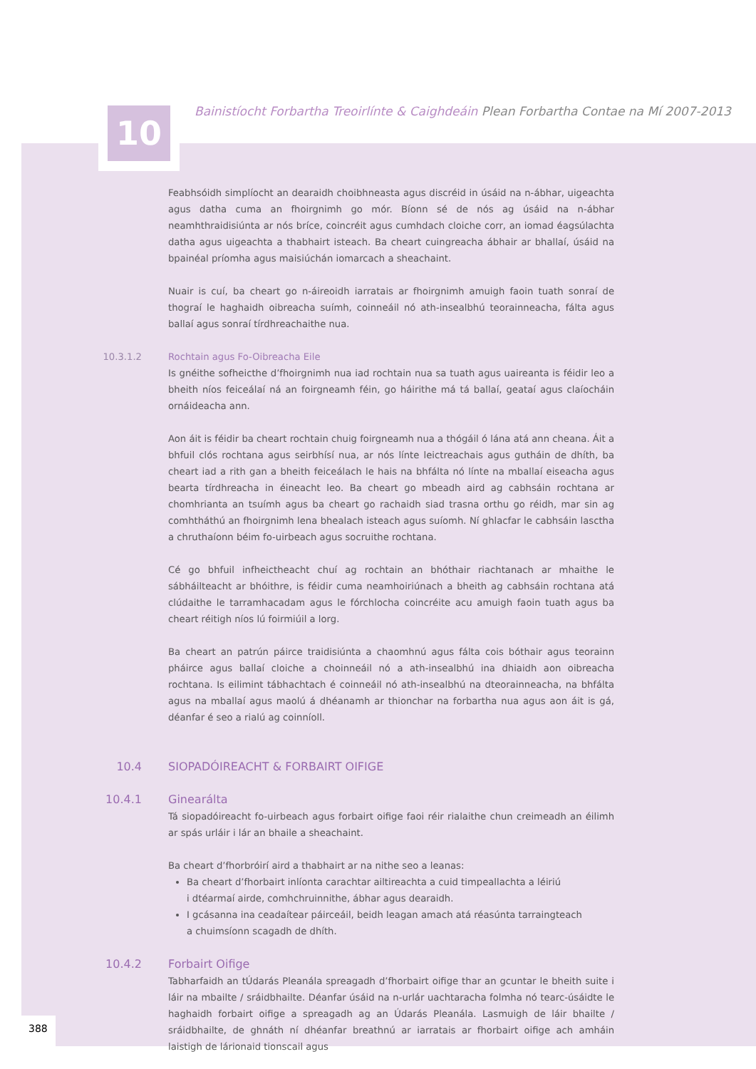10
Bainistíocht Forbartha Treoirlínte & Caighdeáin Plean Forbartha Contae na Mí 2007-2013
Feabhsóidh simplíocht an dearaidh choibhneasta agus discréid in úsáid na n-ábhar, uigeachta agus datha cuma an fhoirgnimh go mór. Bíonn sé de nós ag úsáid na n-ábhar neamhthraidisiúnta ar nós bríce, coincréit agus cumhdach cloiche corr, an iomad éagsúlachta datha agus uigeachta a thabhairt isteach. Ba cheart cuingreacha ábhair ar bhallaí, úsáid na bpainéal príomha agus maisiúchán iomarcach a sheachaint.
Nuair is cuí, ba cheart go n-áireoidh iarratais ar fhoirgnimh amuigh faoin tuath sonraí de thograí le haghaidh oibreacha suímh, coinneáil nó ath-insealbhú teorainneacha, fálta agus ballaí agus sonraí tírdhreachaithe nua.
10.3.1.2 Rochtain agus Fo-Oibreacha Eile
Is gnéithe sofheicthe d’fhoirgnimh nua iad rochtain nua sa tuath agus uaireanta is féidir leo a bheith níos feiceálaí ná an foirgneamh féin, go háirithe má tá ballaí, geataí agus claíocháin ornáideacha ann.
Aon áit is féidir ba cheart rochtain chuig foirgneamh nua a thógáil ó lána atá ann cheana. Áit a bhfuil clós rochtana agus seirbhísí nua, ar nós línte leictreachais agus gutháin de dhíth, ba cheart iad a rith gan a bheith feiceálach le hais na bhfálta nó línte na mballaí eiseacha agus bearta tírdhreacha in éineacht leo. Ba cheart go mbeadh aird ag cabhsáin rochtana ar chomhrianta an tsuímh agus ba cheart go rachaidh siad trasna orthu go réidh, mar sin ag comhtháthú an fhoirgnimh lena bhealach isteach agus suíomh. Ní ghlacfar le cabhsáin lasctha a chruthaíonn béim fo-uirbeach agus socruithe rochtana.
Cé go bhfuil infheictheacht chuí ag rochtain an bhóthair riachtanach ar mhaithe le sábháilteacht ar bhóithre, is féidir cuma neamhoiriúnach a bheith ag cabhsáin rochtana atá clúdaithe le tarramhacadam agus le fórchlocha coincréite acu amuigh faoin tuath agus ba cheart réitigh níos lú foirmiúil a lorg.
Ba cheart an patrún páirce traidisiúnta a chaomhnú agus fálta cois bóthair agus teorainn pháirce agus ballaí cloiche a choinneáil nó a ath-insealbhú ina dhiaidh aon oibreacha rochtana. Is eilimint tábhachtach é coinneáil nó ath-insealbhú na dteorainneacha, na bhfálta agus na mballaí agus maolú á dhéanamh ar thionchar na forbartha nua agus aon áit is gá, déanfar é seo a rialú ag coinníoll.
10.4 SIOPADÓIREACHT & FORBAIRT OIFIGE
10.4.1 Ginearálta
Tá siopadóireacht fo-uirbeach agus forbairt oifige faoi réir rialaithe chun creimeadh an éilimh ar spás urláir i lár an bhaile a sheachaint.
Ba cheart d’fhorbróirí aird a thabhairt ar na nithe seo a leanas:
Ba cheart d’fhorbairt inlíonta carachtar ailtireachta a cuid timpeallachta a léiriú
i dtéarmaí airde, comhchruinnithe, ábhar agus dearaidh.
I gcásanna ina ceadaítear páirceáil, beidh leagan amach atá réasúnta tarraingteach
a chuimsíonn scagadh de dhíth.
10.4.2 Forbairt Oifige
Tabharfaidh an tÚdarás Pleanála spreagadh d’fhorbairt oifige thar an gcuntar le bheith suite i láir na mbailte / sráidbhailte. Déanfar úsáid na n-urlár uachtaracha folmha nó tearc-úsáidte le haghaidh forbairt oifige a spreagadh ag an Údarás Pleanála. Lasmuigh de láir bhailte / sráidbhailte, de ghnáth ní dhéanfar breathnú ar iarratais ar fhorbairt oifige ach amháin laistigh de lárionaid tionscail agus
388